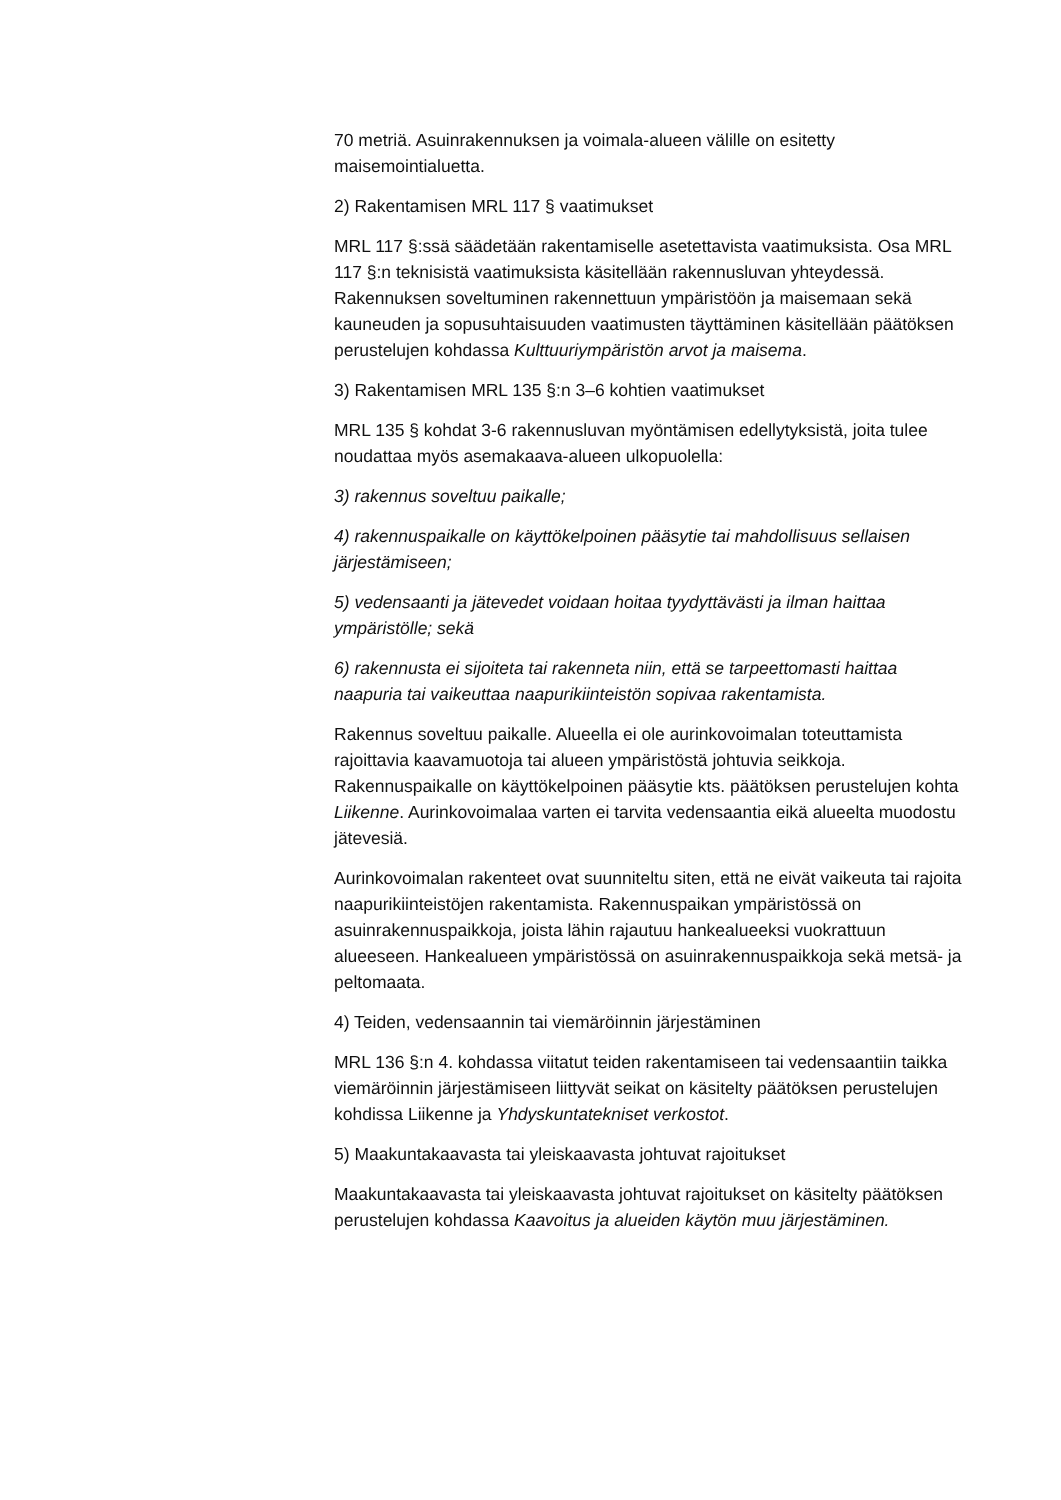70 metriä. Asuinrakennuksen ja voimala-alueen välille on esitetty maisemointialuetta.
2) Rakentamisen MRL 117 § vaatimukset
MRL 117 §:ssä säädetään rakentamiselle asetettavista vaatimuksista. Osa MRL 117 §:n teknisistä vaatimuksista käsitellään rakennusluvan yhteydessä. Rakennuksen soveltuminen rakennettuun ympäristöön ja maisemaan sekä kauneuden ja sopusuhtaisuuden vaatimusten täyttäminen käsitellään päätöksen perustelujen kohdassa Kulttuuriympäristön arvot ja maisema.
3) Rakentamisen MRL 135 §:n 3–6 kohtien vaatimukset
MRL 135 § kohdat 3-6 rakennusluvan myöntämisen edellytyksistä, joita tulee noudattaa myös asemakaava-alueen ulkopuolella:
3) rakennus soveltuu paikalle;
4) rakennuspaikalle on käyttökelpoinen pääsytie tai mahdollisuus sellaisen järjestämiseen;
5) vedensaanti ja jätevedet voidaan hoitaa tyydyttävästi ja ilman haittaa ympäristölle; sekä
6) rakennusta ei sijoiteta tai rakenneta niin, että se tarpeettomasti haittaa naapuria tai vaikeuttaa naapurikiinteistön sopivaa rakentamista.
Rakennus soveltuu paikalle. Alueella ei ole aurinkovoimalan toteuttamista rajoittavia kaavamuotoja tai alueen ympäristöstä johtuvia seikkoja. Rakennuspaikalle on käyttökelpoinen pääsytie kts. päätöksen perustelujen kohta Liikenne. Aurinkovoimalaa varten ei tarvita vedensaantia eikä alueelta muodostu jätevesiä.
Aurinkovoimalan rakenteet ovat suunniteltu siten, että ne eivät vaikeuta tai rajoita naapurikiinteistöjen rakentamista. Rakennuspaikan ympäristössä on asuinrakennuspaikkoja, joista lähin rajautuu hankealueeksi vuokrattuun alueeseen. Hankealueen ympäristössä on asuinrakennuspaikkoja sekä metsä- ja peltomaata.
4) Teiden, vedensaannin tai viemäröinnin järjestäminen
MRL 136 §:n 4. kohdassa viitatut teiden rakentamiseen tai vedensaantiin taikka viemäröinnin järjestämiseen liittyvät seikat on käsitelty päätöksen perustelujen kohdissa Liikenne ja Yhdyskuntatekniset verkostot.
5) Maakuntakaavasta tai yleiskaavasta johtuvat rajoitukset
Maakuntakaavasta tai yleiskaavasta johtuvat rajoitukset on käsitelty päätöksen perustelujen kohdassa Kaavoitus ja alueiden käytön muu järjestäminen.